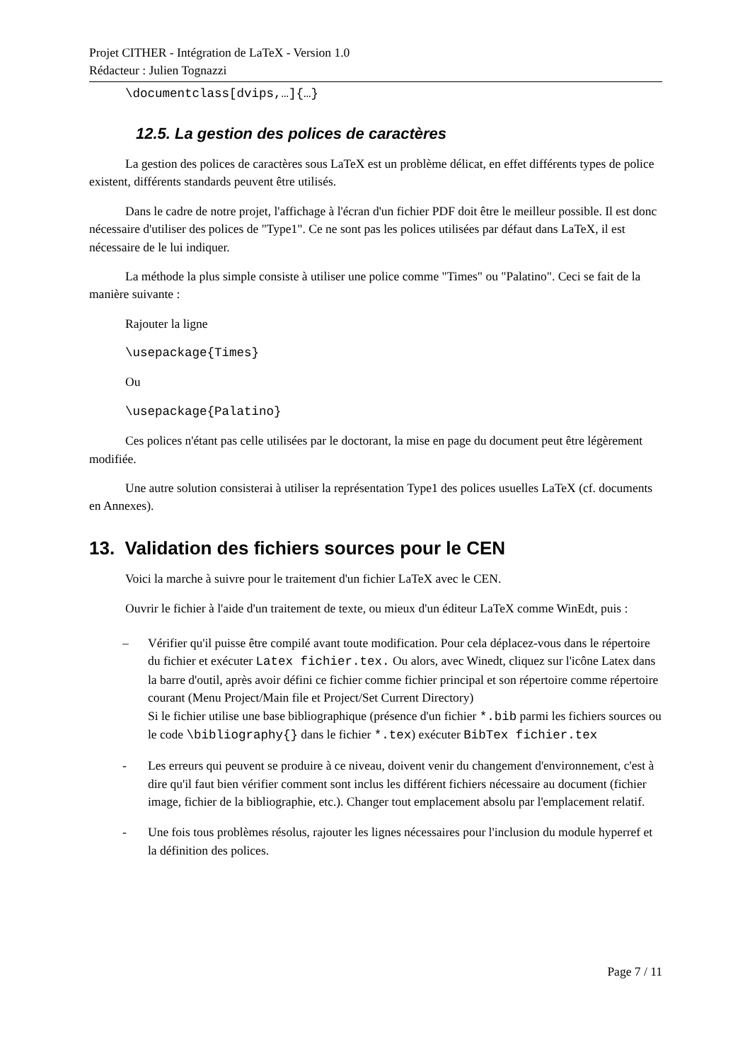Projet CITHER - Intégration de LaTeX - Version 1.0
Rédacteur : Julien Tognazzi
\documentclass[dvips,…]{…}
12.5. La gestion des polices de caractères
La gestion des polices de caractères sous LaTeX est un problème délicat, en effet différents types de police existent, différents standards peuvent être utilisés.
Dans le cadre de notre projet, l'affichage à l'écran d'un fichier PDF doit être le meilleur possible. Il est donc nécessaire d'utiliser des polices de "Type1". Ce ne sont pas les polices utilisées par défaut dans LaTeX, il est nécessaire de le lui indiquer.
La méthode la plus simple consiste à utiliser une police comme "Times" ou "Palatino". Ceci se fait de la manière suivante :
Rajouter la ligne
\usepackage{Times}
Ou
\usepackage{Palatino}
Ces polices n'étant pas celle utilisées par le doctorant, la mise en page du document peut être légèrement modifiée.
Une autre solution consisterai à utiliser la représentation Type1 des polices usuelles LaTeX (cf. documents en Annexes).
13. Validation des fichiers sources pour le CEN
Voici la marche à suivre pour le traitement d'un fichier LaTeX avec le CEN.
Ouvrir le fichier à l'aide d'un traitement de texte, ou mieux d'un éditeur LaTeX comme WinEdt, puis :
– Vérifier qu'il puisse être compilé avant toute modification. Pour cela déplacez-vous dans le répertoire du fichier et exécuter Latex fichier.tex. Ou alors, avec Winedt, cliquez sur l'icône Latex dans la barre d'outil, après avoir défini ce fichier comme fichier principal et son répertoire comme répertoire courant (Menu Project/Main file et Project/Set Current Directory)
Si le fichier utilise une base bibliographique (présence d'un fichier *.bib parmi les fichiers sources ou le code \bibliography{} dans le fichier *.tex) exécuter BibTex fichier.tex
- Les erreurs qui peuvent se produire à ce niveau, doivent venir du changement d'environnement, c'est à dire qu'il faut bien vérifier comment sont inclus les différent fichiers nécessaire au document (fichier image, fichier de la bibliographie, etc.). Changer tout emplacement absolu par l'emplacement relatif.
- Une fois tous problèmes résolus, rajouter les lignes nécessaires pour l'inclusion du module hyperref et la définition des polices.
Page 7 / 11